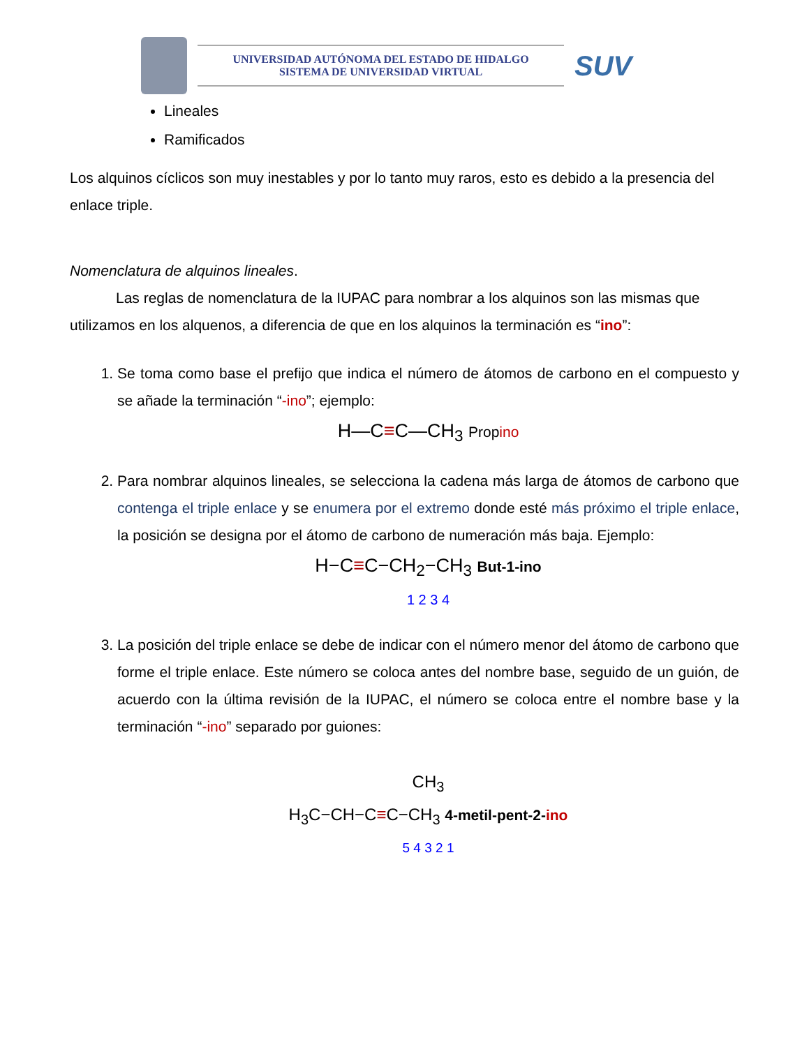UNIVERSIDAD AUTÓNOMA DEL ESTADO DE HIDALGO
SISTEMA DE UNIVERSIDAD VIRTUAL
SUV
Lineales
Ramificados
Los alquinos cíclicos son muy inestables y por lo tanto muy raros, esto es debido a la presencia del enlace triple.
Nomenclatura de alquinos lineales.
Las reglas de nomenclatura de la IUPAC para nombrar a los alquinos son las mismas que utilizamos en los alquenos, a diferencia de que en los alquinos la terminación es “ino”:
1. Se toma como base el prefijo que indica el número de átomos de carbono en el compuesto y se añade la terminación “-ino”; ejemplo:
H—C≡C—CH<sub>3</sub> Propino
2. Para nombrar alquinos lineales, se selecciona la cadena más larga de átomos de carbono que contenga el triple enlace y se enumera por el extremo donde esté más próximo el triple enlace, la posición se designa por el átomo de carbono de numeración más baja. Ejemplo:
H−C≡C−CH<sub>2</sub>−CH<sub>3</sub> But-1-ino
1 2 3 4
3. La posición del triple enlace se debe de indicar con el número menor del átomo de carbono que forme el triple enlace. Este número se coloca antes del nombre base, seguido de un guión, de acuerdo con la última revisión de la IUPAC, el número se coloca entre el nombre base y la terminación “-ino” separado por guiones:
CH<sub>3</sub>
H<sub>3</sub>C−CH−C≡C−CH<sub>3</sub> 4-metil-pent-2-ino
5 4 3 2 1